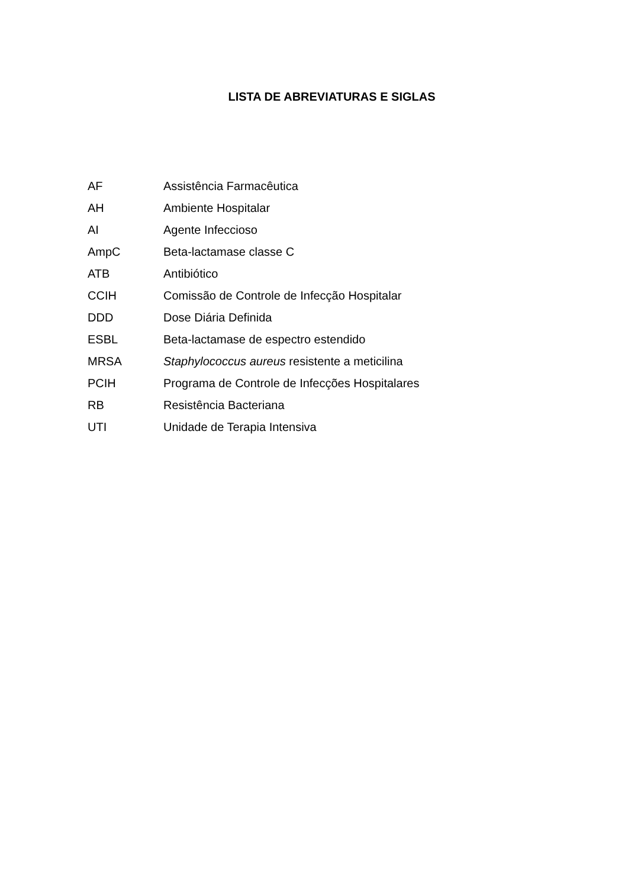LISTA DE ABREVIATURAS E SIGLAS
| AF | Assistência Farmacêutica |
| AH | Ambiente Hospitalar |
| AI | Agente Infeccioso |
| AmpC | Beta-lactamase classe C |
| ATB | Antibiótico |
| CCIH | Comissão de Controle de Infecção Hospitalar |
| DDD | Dose Diária Definida |
| ESBL | Beta-lactamase de espectro estendido |
| MRSA | Staphylococcus aureus resistente a meticilina |
| PCIH | Programa de Controle de Infecções Hospitalares |
| RB | Resistência Bacteriana |
| UTI | Unidade de Terapia Intensiva |